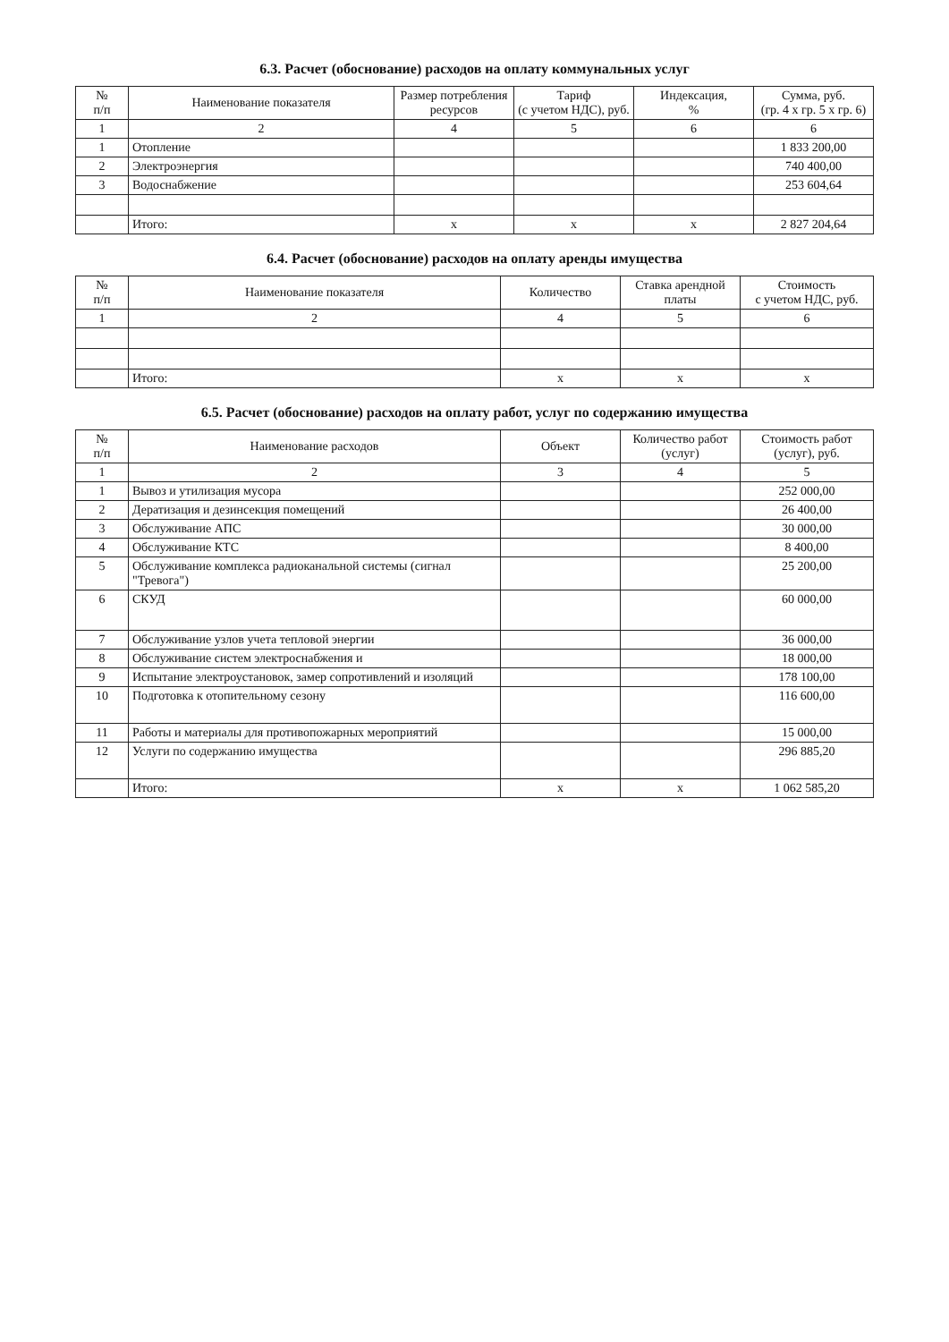6.3. Расчет (обоснование) расходов на оплату коммунальных услуг
| № п/п | Наименование показателя | Размер потребления ресурсов | Тариф (с учетом НДС), руб. | Индексация, % | Сумма, руб. (гр. 4 х гр. 5 х гр. 6) |
| --- | --- | --- | --- | --- | --- |
| 1 | 2 | 4 | 5 | 6 | 6 |
| 1 | Отопление | | | | 1 833 200,00 |
| 2 | Электроэнергия | | | | 740 400,00 |
| 3 | Водоснабжение | | | | 253 604,64 |
| | Итого: | х | х | х | 2 827 204,64 |
6.4. Расчет (обоснование) расходов на оплату аренды имущества
| № п/п | Наименование показателя | Количество | Ставка арендной платы | Стоимость с учетом НДС, руб. |
| --- | --- | --- | --- | --- |
| 1 | 2 | 4 | 5 | 6 |
| | Итого: | х | х | х |
6.5. Расчет (обоснование) расходов на оплату работ, услуг по содержанию имущества
| № п/п | Наименование расходов | Объект | Количество работ (услуг) | Стоимость работ (услуг), руб. |
| --- | --- | --- | --- | --- |
| 1 | 2 | 3 | 4 | 5 |
| 1 | Вывоз и утилизация мусора | | | 252 000,00 |
| 2 | Дератизация и дезинсекция помещений | | | 26 400,00 |
| 3 | Обслуживание АПС | | | 30 000,00 |
| 4 | Обслуживание КТС | | | 8 400,00 |
| 5 | Обслуживание комплекса радиоканальной системы (сигнал "Тревога") | | | 25 200,00 |
| 6 | СКУД | | | 60 000,00 |
| 7 | Обслуживание узлов учета тепловой энергии | | | 36 000,00 |
| 8 | Обслуживание систем электроснабжения и | | | 18 000,00 |
| 9 | Испытание электроустановок, замер сопротивлений и изоляций | | | 178 100,00 |
| 10 | Подготовка к отопительному сезону | | | 116 600,00 |
| 11 | Работы и материалы для противопожарных мероприятий | | | 15 000,00 |
| 12 | Услуги по содержанию имущества | | | 296 885,20 |
| | Итого: | х | х | 1 062 585,20 |